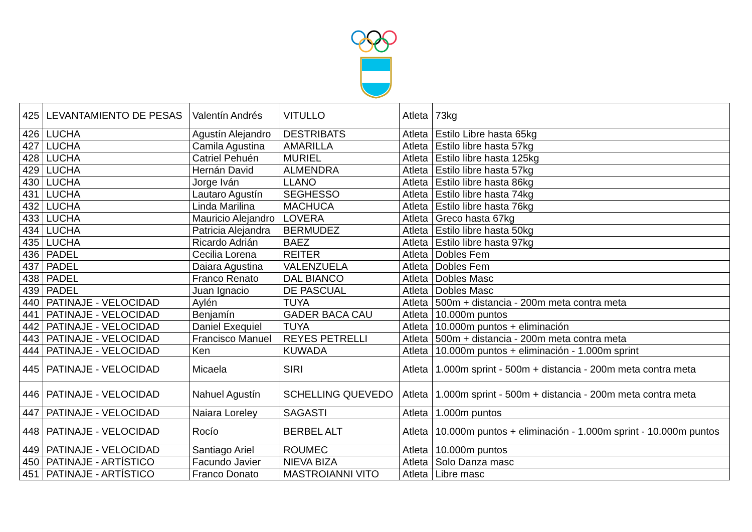| 425 | LEVANTAMIENTO DE PESAS | Valentín Andrés | VITULLO | Atleta | 73kg |
| 426 | LUCHA | Agustín Alejandro | DESTRIBATS | Atleta | Estilo Libre hasta 65kg |
| 427 | LUCHA | Camila Agustina | AMARILLA | Atleta | Estilo libre hasta 57kg |
| 428 | LUCHA | Catriel Pehuén | MURIEL | Atleta | Estilo libre hasta 125kg |
| 429 | LUCHA | Hernán David | ALMENDRA | Atleta | Estilo libre hasta 57kg |
| 430 | LUCHA | Jorge Iván | LLANO | Atleta | Estilo libre hasta 86kg |
| 431 | LUCHA | Lautaro Agustín | SEGHESSO | Atleta | Estilo libre hasta 74kg |
| 432 | LUCHA | Linda Marilina | MACHUCA | Atleta | Estilo libre hasta 76kg |
| 433 | LUCHA | Mauricio Alejandro | LOVERA | Atleta | Greco hasta 67kg |
| 434 | LUCHA | Patricia Alejandra | BERMUDEZ | Atleta | Estilo libre hasta 50kg |
| 435 | LUCHA | Ricardo Adrián | BAEZ | Atleta | Estilo libre hasta 97kg |
| 436 | PADEL | Cecilia Lorena | REITER | Atleta | Dobles Fem |
| 437 | PADEL | Daiara Agustina | VALENZUELA | Atleta | Dobles Fem |
| 438 | PADEL | Franco Renato | DAL BIANCO | Atleta | Dobles Masc |
| 439 | PADEL | Juan Ignacio | DE PASCUAL | Atleta | Dobles Masc |
| 440 | PATINAJE - VELOCIDAD | Aylén | TUYA | Atleta | 500m + distancia - 200m meta contra meta |
| 441 | PATINAJE - VELOCIDAD | Benjamín | GADER BACA CAU | Atleta | 10.000m puntos |
| 442 | PATINAJE - VELOCIDAD | Daniel Exequiel | TUYA | Atleta | 10.000m puntos + eliminación |
| 443 | PATINAJE - VELOCIDAD | Francisco Manuel | REYES PETRELLI | Atleta | 500m + distancia - 200m meta contra meta |
| 444 | PATINAJE - VELOCIDAD | Ken | KUWADA | Atleta | 10.000m puntos + eliminación - 1.000m sprint |
| 445 | PATINAJE - VELOCIDAD | Micaela | SIRI | Atleta | 1.000m sprint - 500m + distancia - 200m meta contra meta |
| 446 | PATINAJE - VELOCIDAD | Nahuel Agustín | SCHELLING QUEVEDO | Atleta | 1.000m sprint - 500m + distancia - 200m meta contra meta |
| 447 | PATINAJE - VELOCIDAD | Naiara Loreley | SAGASTI | Atleta | 1.000m puntos |
| 448 | PATINAJE - VELOCIDAD | Rocío | BERBEL ALT | Atleta | 10.000m puntos + eliminación - 1.000m sprint - 10.000m puntos |
| 449 | PATINAJE - VELOCIDAD | Santiago Ariel | ROUMEC | Atleta | 10.000m puntos |
| 450 | PATINAJE - ARTÍSTICO | Facundo Javier | NIEVA BIZA | Atleta | Solo Danza masc |
| 451 | PATINAJE - ARTÍSTICO | Franco Donato | MASTROIANNI VITO | Atleta | Libre masc |